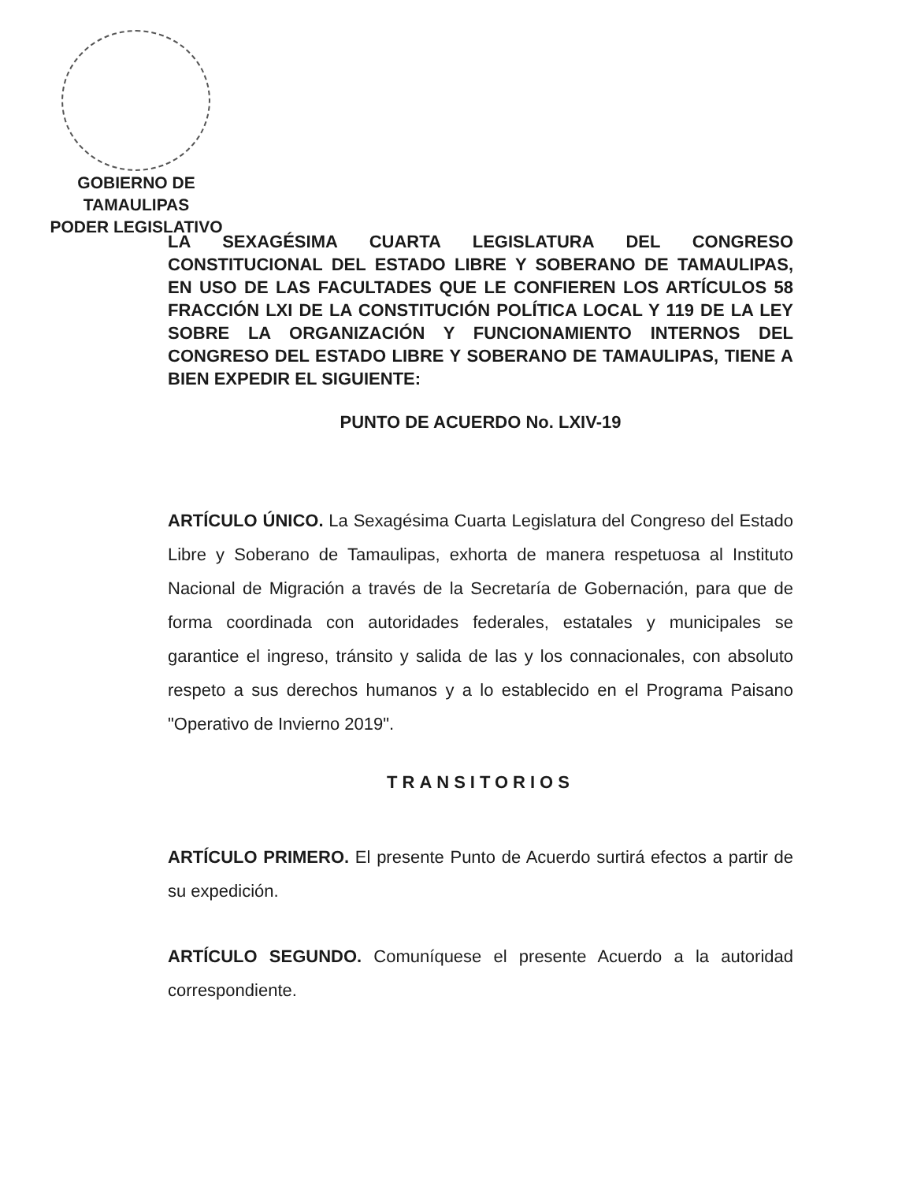GOBIERNO DE TAMAULIPAS
PODER LEGISLATIVO
LA SEXAGÉSIMA CUARTA LEGISLATURA DEL CONGRESO CONSTITUCIONAL DEL ESTADO LIBRE Y SOBERANO DE TAMAULIPAS, EN USO DE LAS FACULTADES QUE LE CONFIEREN LOS ARTÍCULOS 58 FRACCIÓN LXI DE LA CONSTITUCIÓN POLÍTICA LOCAL Y 119 DE LA LEY SOBRE LA ORGANIZACIÓN Y FUNCIONAMIENTO INTERNOS DEL CONGRESO DEL ESTADO LIBRE Y SOBERANO DE TAMAULIPAS, TIENE A BIEN EXPEDIR EL SIGUIENTE:
PUNTO DE ACUERDO No. LXIV-19
ARTÍCULO ÚNICO. La Sexagésima Cuarta Legislatura del Congreso del Estado Libre y Soberano de Tamaulipas, exhorta de manera respetuosa al Instituto Nacional de Migración a través de la Secretaría de Gobernación, para que de forma coordinada con autoridades federales, estatales y municipales se garantice el ingreso, tránsito y salida de las y los connacionales, con absoluto respeto a sus derechos humanos y a lo establecido en el Programa Paisano "Operativo de Invierno 2019".
TRANSITORIOS
ARTÍCULO PRIMERO. El presente Punto de Acuerdo surtirá efectos a partir de su expedición.
ARTÍCULO SEGUNDO. Comuníquese el presente Acuerdo a la autoridad correspondiente.